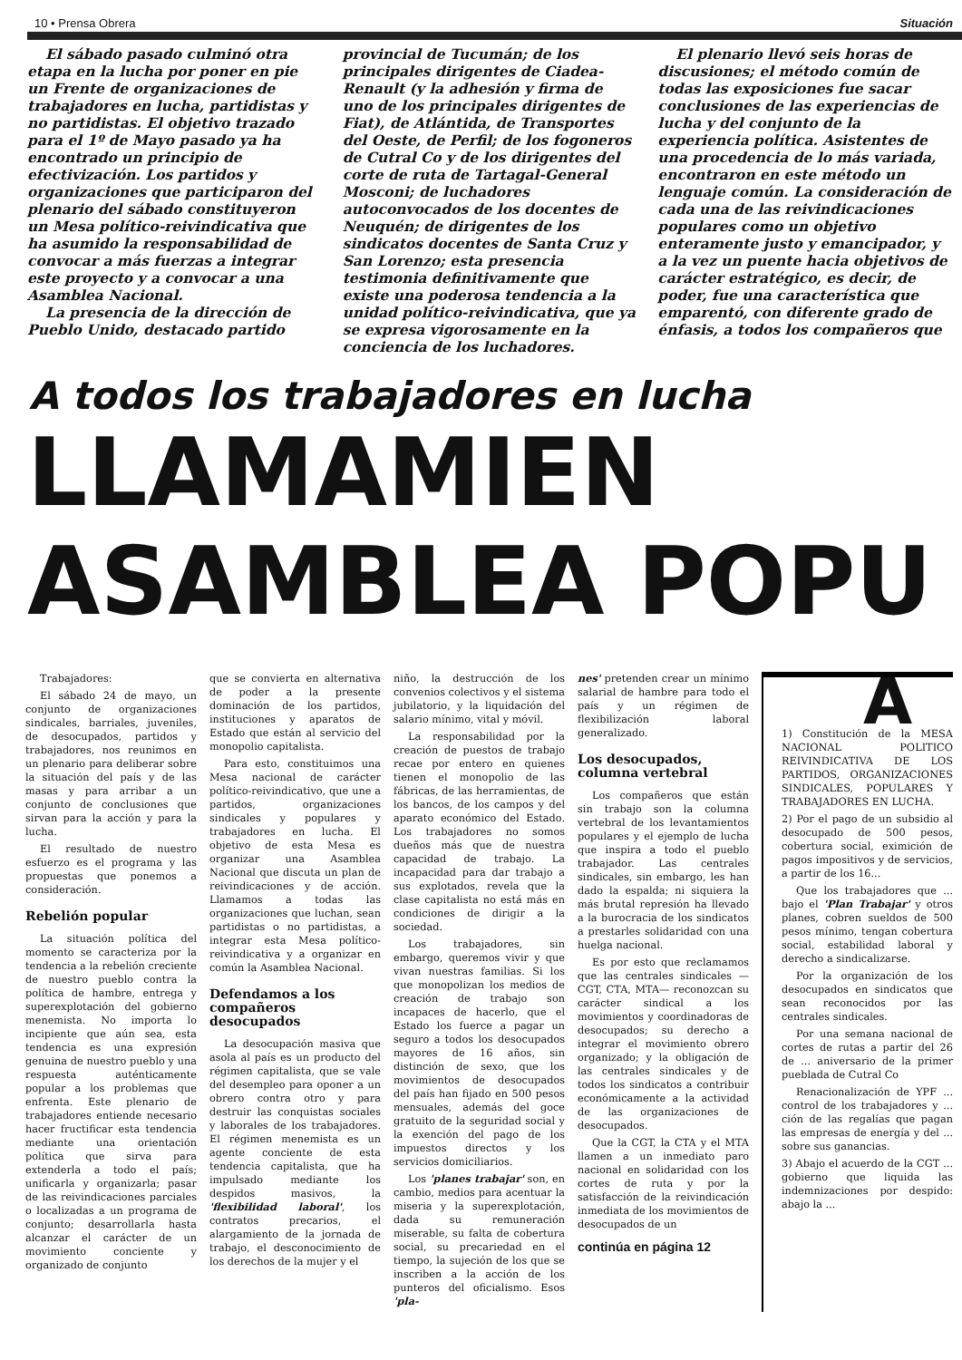10 • Prensa Obrera Situación
El sábado pasado culminó otra etapa en la lucha por poner en pie un Frente de organizaciones de trabajadores en lucha, partidistas y no partidistas. El objetivo trazado para el 1º de Mayo pasado ya ha encontrado un principio de efectivización. Los partidos y organizaciones que participaron del plenario del sábado constituyeron un Mesa político-reivindicativa que ha asumido la responsabilidad de convocar a más fuerzas a integrar este proyecto y a convocar a una Asamblea Nacional.
La presencia de la dirección de Pueblo Unido, destacado partido
provincial de Tucumán; de los principales dirigentes de Ciadea-Renault (y la adhesión y firma de uno de los principales dirigentes de Fiat), de Atlántida, de Transportes del Oeste, de Perfil; de los fogoneros de Cutral Co y de los dirigentes del corte de ruta de Tartagal-General Mosconi; de luchadores autoconvocados de los docentes de Neuquén; de dirigentes de los sindicatos docentes de Santa Cruz y San Lorenzo; esta presencia testimonia definitivamente que existe una poderosa tendencia a la unidad político-reivindicativa, que ya se expresa vigorosamente en la conciencia de los luchadores.
El plenario llevó seis horas de discusiones; el método común de todas las exposiciones fue sacar conclusiones de las experiencias de lucha y del conjunto de la experiencia política. Asistentes de una procedencia de lo más variada, encontraron en este método un lenguaje común. La consideración de cada una de las reivindicaciones populares como un objetivo enteramente justo y emancipador, y a la vez un puente hacia objetivos de carácter estratégico, es decir, de poder, fue una característica que emparentó, con diferente grado de énfasis, a todos los compañeros que
A todos los trabajadores en lucha
LLAMAMIEN
ASAMBLEA POPU
Trabajadores:
El sábado 24 de mayo, un conjunto de organizaciones sindicales, barriales, juveniles, de desocupados, partidos y trabajadores, nos reunimos en un plenario para deliberar sobre la situación del país y de las masas y para arribar a un conjunto de conclusiones que sirvan para la acción y para la lucha.
El resultado de nuestro esfuerzo es el programa y las propuestas que ponemos a consideración.
Rebelión popular
La situación política del momento se caracteriza por la tendencia a la rebelión creciente de nuestro pueblo contra la política de hambre, entrega y superexplotación del gobierno menemista. No importa lo incipiente que aún sea, esta tendencia es una expresión genuina de nuestro pueblo y una respuesta auténticamente popular a los problemas que enfrenta. Este plenario de trabajadores entiende necesario hacer fructificar esta tendencia mediante una orientación política que sirva para extenderla a todo el país; unificarla y organizarla; pasar de las reivindicaciones parciales o localizadas a un programa de conjunto; desarrollarla hasta alcanzar el carácter de un movimiento conciente y organizado de conjunto
que se convierta en alternativa de poder a la presente dominación de los partidos, instituciones y aparatos de Estado que están al servicio del monopolio capitalista.
Para esto, constituimos una Mesa nacional de carácter político-reivindicativo, que une a partidos, organizaciones sindicales y populares y trabajadores en lucha. El objetivo de esta Mesa es organizar una Asamblea Nacional que discuta un plan de reivindicaciones y de acción. Llamamos a todas las organizaciones que luchan, sean partidistas o no partidistas, a integrar esta Mesa político-reivindicativa y a organizar en común la Asamblea Nacional.
Defendamos a los compañeros desocupados
La desocupación masiva que asola al país es un producto del régimen capitalista, que se vale del desempleo para oponer a un obrero contra otro y para destruir las conquistas sociales y laborales de los trabajadores. El régimen menemista es un agente conciente de esta tendencia capitalista, que ha impulsado mediante los despidos masivos, la 'flexibilidad laboral', los contratos precarios, el alargamiento de la jornada de trabajo, el desconocimiento de los derechos de la mujer y el
niño, la destrucción de los convenios colectivos y el sistema jubilatorio, y la liquidación del salario mínimo, vital y móvil.
La responsabilidad por la creación de puestos de trabajo recae por entero en quienes tienen el monopolio de las fábricas, de las herramientas, de los bancos, de los campos y del aparato económico del Estado. Los trabajadores no somos dueños más que de nuestra capacidad de trabajo. La incapacidad para dar trabajo a sus explotados, revela que la clase capitalista no está más en condiciones de dirigir a la sociedad.
Los trabajadores, sin embargo, queremos vivir y que vivan nuestras familias. Si los que monopolizan los medios de creación de trabajo son incapaces de hacerlo, que el Estado los fuerce a pagar un seguro a todos los desocupados mayores de 16 años, sin distinción de sexo, que los movimientos de desocupados del país han fijado en 500 pesos mensuales, además del goce gratuito de la seguridad social y la exención del pago de los impuestos directos y los servicios domiciliarios.
Los 'planes trabajar' son, en cambio, medios para acentuar la miseria y la superexplotación, dada su remuneración miserable, su falta de cobertura social, su precariedad en el tiempo, la sujeción de los que se inscriben a la acción de los punteros del oficialismo. Esos 'pla-
nes' pretenden crear un mínimo salarial de hambre para todo el país y un régimen de flexibilización laboral generalizado.
Los desocupados, columna vertebral
Los compañeros que están sin trabajo son la columna vertebral de los levantamientos populares y el ejemplo de lucha que inspira a todo el pueblo trabajador. Las centrales sindicales, sin embargo, les han dado la espalda; ni siquiera la más brutal represión ha llevado a la burocracia de los sindicatos a prestarles solidaridad con una huelga nacional.
Es por esto que reclamamos que las centrales sindicales — CGT, CTA, MTA— reconozcan su carácter sindical a los movimientos y coordinadoras de desocupados; su derecho a integrar el movimiento obrero organizado; y la obligación de las centrales sindicales y de todos los sindicatos a contribuir económicamente a la actividad de las organizaciones de desocupados.
Que la CGT, la CTA y el MTA llamen a un inmediato paro nacional en solidaridad con los cortes de ruta y por la satisfacción de la reivindicación inmediata de los movimientos de desocupados de un
continúa en página 12
A
1) Constitución de la MESA NACIONAL POLITICO REIVINDICATIVA DE LOS PARTIDOS, ORGANIZACIONES SINDICALES, POPULARES Y TRABAJADORES EN LUCHA.
2) Por el pago de un subsidio al desocupado de 500 pesos, cobertura social, eximición de pagos impositivos y de servicios, a partir de los 16...
Que los trabajadores que ... bajo el 'Plan Trabajar' y otros planes, cobren sueldos de 500 pesos mínimo, tengan cobertura social, estabilidad laboral y derecho a sindicalizarse.
Por la organización de los desocupados en sindicatos que sean reconocidos por las centrales sindicales.
Por una semana nacional de cortes de rutas a partir del 26 de ... aniversario de la primer pueblada de Cutral Co
Renacionalización de YPF ... control de los trabajadores y ... ción de las regalías que pagan las empresas de energía y del ... sobre sus ganancias.
3) Abajo el acuerdo de la CGT ... gobierno que liquida las indemnizaciones por despido: abajo la ...